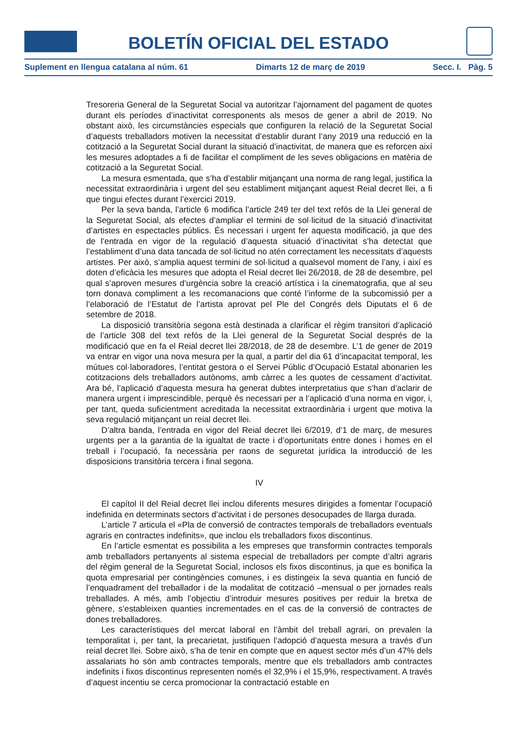BOLETÍN OFICIAL DEL ESTADO
Suplement en llengua catalana al núm. 61 Dimarts 12 de març de 2019 Secc. I. Pàg. 5
Tresoreria General de la Seguretat Social va autoritzar l’ajornament del pagament de quotes durant els períodes d’inactivitat corresponents als mesos de gener a abril de 2019. No obstant això, les circumstàncies especials que configuren la relació de la Seguretat Social d’aquests treballadors motiven la necessitat d’establir durant l’any 2019 una reducció en la cotització a la Seguretat Social durant la situació d’inactivitat, de manera que es reforcen així les mesures adoptades a fi de facilitar el compliment de les seves obligacions en matèria de cotització a la Seguretat Social.
La mesura esmentada, que s’ha d’establir mitjançant una norma de rang legal, justifica la necessitat extraordinària i urgent del seu establiment mitjançant aquest Reial decret llei, a fi que tingui efectes durant l’exercici 2019.
Per la seva banda, l’article 6 modifica l’article 249 ter del text refós de la Llei general de la Seguretat Social, als efectes d’ampliar el termini de sol·licitud de la situació d’inactivitat d’artistes en espectacles públics. És necessari i urgent fer aquesta modificació, ja que des de l’entrada en vigor de la regulació d’aquesta situació d’inactivitat s’ha detectat que l’establiment d’una data tancada de sol·licitud no atén correctament les necessitats d’aquests artistes. Per això, s’amplia aquest termini de sol·licitud a qualsevol moment de l’any, i així es doten d’eficàcia les mesures que adopta el Reial decret llei 26/2018, de 28 de desembre, pel qual s’aproven mesures d’urgència sobre la creació artística i la cinematografia, que al seu torn donava compliment a les recomanacions que conté l’informe de la subcomissió per a l’elaboració de l’Estatut de l’artista aprovat pel Ple del Congrés dels Diputats el 6 de setembre de 2018.
La disposició transitòria segona està destinada a clarificar el règim transitori d’aplicació de l’article 308 del text refós de la Llei general de la Seguretat Social després de la modificació que en fa el Reial decret llei 28/2018, de 28 de desembre. L’1 de gener de 2019 va entrar en vigor una nova mesura per la qual, a partir del dia 61 d’incapacitat temporal, les mútues col·laboradores, l’entitat gestora o el Servei Públic d’Ocupació Estatal abonarien les cotitzacions dels treballadors autònoms, amb càrrec a les quotes de cessament d’activitat. Ara bé, l’aplicació d’aquesta mesura ha generat dubtes interpretatius que s’han d’aclarir de manera urgent i imprescindible, perquè és necessari per a l’aplicació d’una norma en vigor, i, per tant, queda suficientment acreditada la necessitat extraordinària i urgent que motiva la seva regulació mitjançant un reial decret llei.
D’altra banda, l’entrada en vigor del Reial decret llei 6/2019, d’1 de març, de mesures urgents per a la garantia de la igualtat de tracte i d’oportunitats entre dones i homes en el treball i l’ocupació, fa necessària per raons de seguretat jurídica la introducció de les disposicions transitòria tercera i final segona.
IV
El capítol II del Reial decret llei inclou diferents mesures dirigides a fomentar l’ocupació indefinida en determinats sectors d’activitat i de persones desocupades de llarga durada.
L’article 7 articula el «Pla de conversió de contractes temporals de treballadors eventuals agraris en contractes indefinits», que inclou els treballadors fixos discontinus.
En l’article esmentat es possibilita a les empreses que transformin contractes temporals amb treballadors pertanyents al sistema especial de treballadors per compte d’altri agraris del règim general de la Seguretat Social, inclosos els fixos discontinus, ja que es bonifica la quota empresarial per contingències comunes, i es distingeix la seva quantia en funció de l’enquadrament del treballador i de la modalitat de cotització –mensual o per jornades reals treballades. A més, amb l’objectiu d’introduir mesures positives per reduir la bretxa de gènere, s’estableixen quanties incrementades en el cas de la conversió de contractes de dones treballadores.
Les característiques del mercat laboral en l’àmbit del treball agrari, on prevalen la temporalitat i, per tant, la precarietat, justifiquen l’adopció d’aquesta mesura a través d’un reial decret llei. Sobre això, s’ha de tenir en compte que en aquest sector més d’un 47% dels assalariats ho són amb contractes temporals, mentre que els treballadors amb contractes indefinits i fixos discontinus representen només el 32,9% i el 15,9%, respectivament. A través d’aquest incentiu se cerca promocionar la contractació estable en